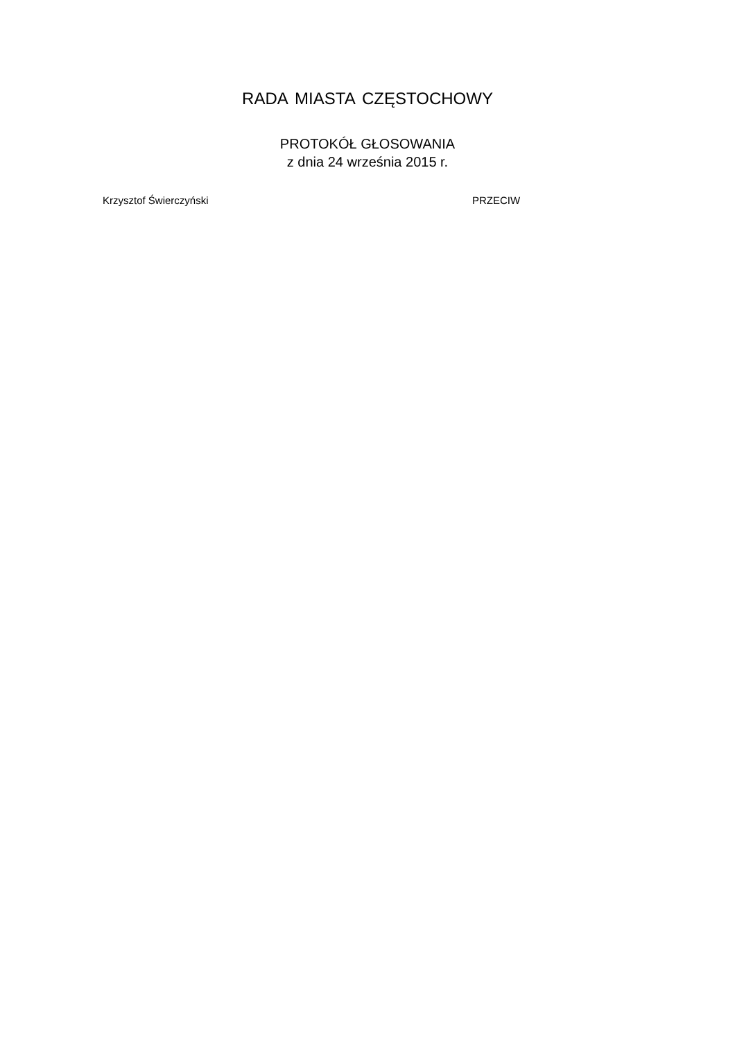RADA MIASTA CZĘSTOCHOWY
PROTOKÓŁ GŁOSOWANIA
z dnia 24 września 2015 r.
Krzysztof Świerczyński PRZECIW